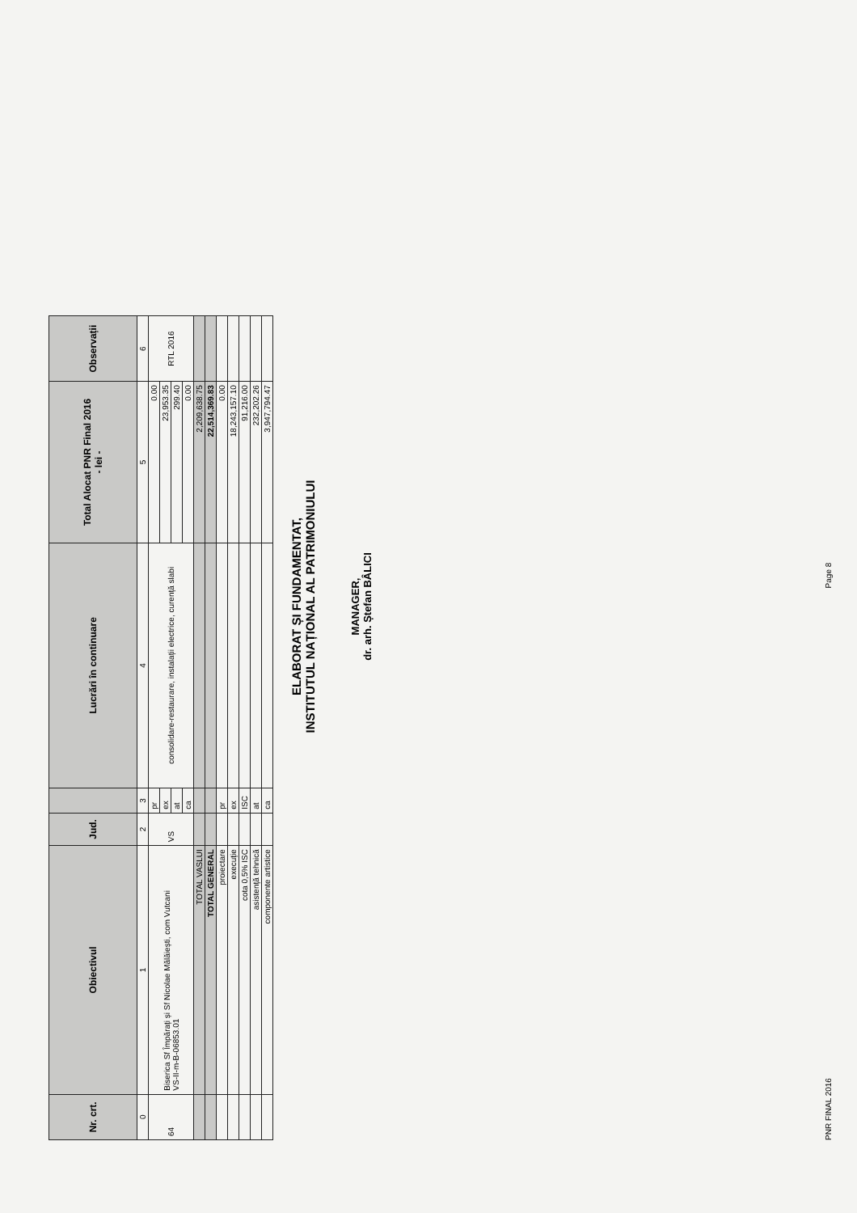| Nr. crt. | Obiectivul | Jud. | | Lucrări în continuare | Total Alocat PNR Final 2016 - lei - | Observații |
| --- | --- | --- | --- | --- | --- | --- |
| 0 | 1 | 2 | 3 | 4 | 5 | 6 |
| 64 | Biserica Sf Împărați și Sf Nicolae Mălăiești, com Vutcani VS-II-m-B-06853.01 | VS | pr | consolidare-restaurare, instalații electrice, curență slabi | 0.00 | RTL 2016 |
| | | | ex | | 23,953.35 | |
| | | | at | | 299.40 | |
| | | | ca | | 0.00 | |
| | TOTAL VASLUI | | | | 2,209,638.75 | |
| | TOTAL GENERAL | | | | 22,514,369.83 | |
| | proiectare | | pr | | 0.00 | |
| | execuție | | ex | | 18,243,157.10 | |
| | cota 0,5% ISC | | ISC | | 91,216.00 | |
| | asistență tehnică | | at | | 232,202.26 | |
| | componente artistice | | ca | | 3,947,794.47 | |
ELABORAT ȘI FUNDAMENTAT,
INSTITUTUL NAȚIONAL AL PATRIMONIULUI
MANAGER,
dr. arh. Ștefan BÂLICI
PNR FINAL 2016 Page 8